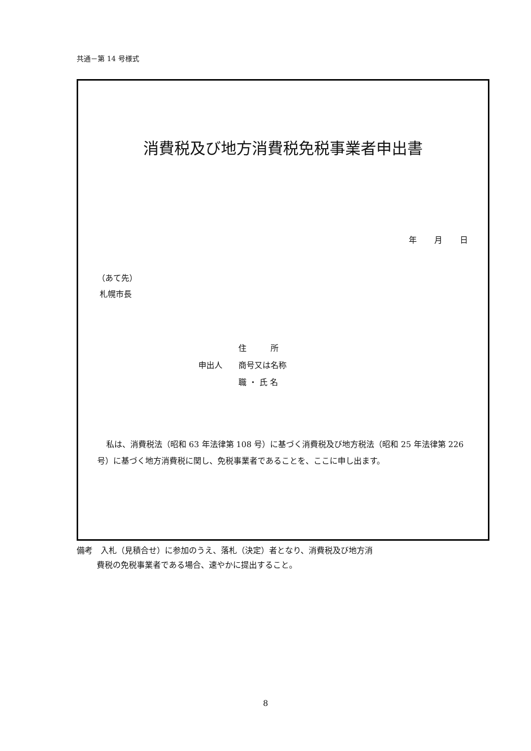共通－第 14 号様式
消費税及び地方消費税免税事業者申出書
年 月 日
（あて先）
札幌市長
住　　　所
申出人 商号又は名称
職 ・ 氏 名
私は、消費税法（昭和 63 年法律第 108 号）に基づく消費税及び地方税法（昭和 25 年法律第 226 号）に基づく地方消費税に関し、免税事業者であることを、ここに申し出ます。
備考　入札（見積合せ）に参加のうえ、落札（決定）者となり、消費税及び地方消
費税の免税事業者である場合、速やかに提出すること。
8